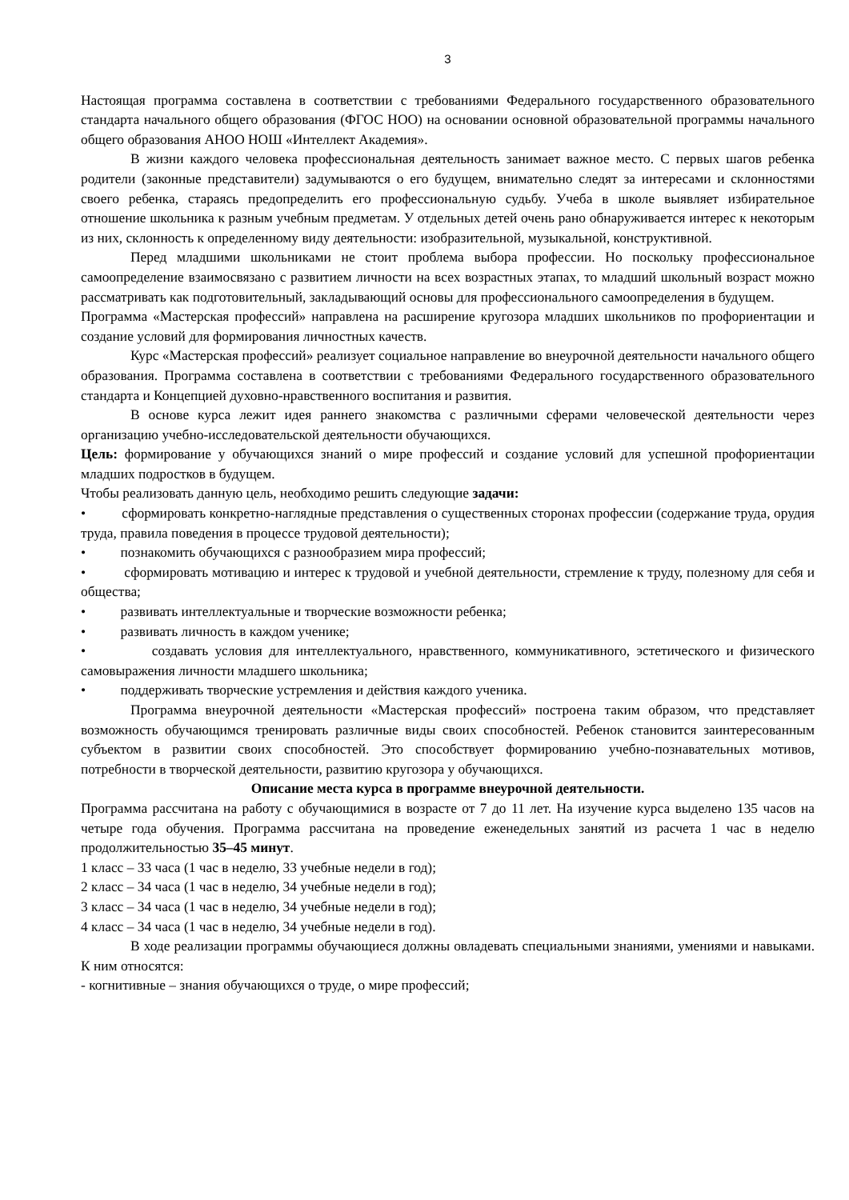3
Настоящая программа составлена в соответствии с требованиями Федерального государственного образовательного стандарта начального общего образования (ФГОС НОО) на основании основной образовательной программы начального общего образования АНОО НОШ «Интеллект Академия».
В жизни каждого человека профессиональная деятельность занимает важное место. С первых шагов ребенка родители (законные представители) задумываются о его будущем, внимательно следят за интересами и склонностями своего ребенка, стараясь предопределить его профессиональную судьбу. Учеба в школе выявляет избирательное отношение школьника к разным учебным предметам. У отдельных детей очень рано обнаруживается интерес к некоторым из них, склонность к определенному виду деятельности: изобразительной, музыкальной, конструктивной.
Перед младшими школьниками не стоит проблема выбора профессии. Но поскольку профессиональное самоопределение взаимосвязано с развитием личности на всех возрастных этапах, то младший школьный возраст можно рассматривать как подготовительный, закладывающий основы для профессионального самоопределения в будущем.
Программа «Мастерская профессий» направлена на расширение кругозора младших школьников по профориентации и создание условий для формирования личностных качеств.
Курс «Мастерская профессий» реализует социальное направление во внеурочной деятельности начального общего образования. Программа составлена в соответствии с требованиями Федерального государственного образовательного стандарта и Концепцией духовно-нравственного воспитания и развития.
В основе курса лежит идея раннего знакомства с различными сферами человеческой деятельности через организацию учебно-исследовательской деятельности обучающихся.
Цель: формирование у обучающихся знаний о мире профессий и создание условий для успешной профориентации младших подростков в будущем.
Чтобы реализовать данную цель, необходимо решить следующие задачи:
• сформировать конкретно-наглядные представления о существенных сторонах профессии (содержание труда, орудия труда, правила поведения в процессе трудовой деятельности);
• познакомить обучающихся с разнообразием мира профессий;
• сформировать мотивацию и интерес к трудовой и учебной деятельности, стремление к труду, полезному для себя и общества;
• развивать интеллектуальные и творческие возможности ребенка;
• развивать личность в каждом ученике;
• создавать условия для интеллектуального, нравственного, коммуникативного, эстетического и физического самовыражения личности младшего школьника;
• поддерживать творческие устремления и действия каждого ученика.
Программа внеурочной деятельности «Мастерская профессий» построена таким образом, что представляет возможность обучающимся тренировать различные виды своих способностей. Ребенок становится заинтересованным субъектом в развитии своих способностей. Это способствует формированию учебно-познавательных мотивов, потребности в творческой деятельности, развитию кругозора у обучающихся.
Описание места курса в программе внеурочной деятельности.
Программа рассчитана на работу с обучающимися в возрасте от 7 до 11 лет. На изучение курса выделено 135 часов на четыре года обучения. Программа рассчитана на проведение еженедельных занятий из расчета 1 час в неделю продолжительностью 35–45 минут.
1 класс – 33 часа (1 час в неделю, 33 учебные недели в год);
2 класс – 34 часа (1 час в неделю, 34 учебные недели в год);
3 класс – 34 часа (1 час в неделю, 34 учебные недели в год);
4 класс – 34 часа (1 час в неделю, 34 учебные недели в год).
В ходе реализации программы обучающиеся должны овладевать специальными знаниями, умениями и навыками. К ним относятся:
- когнитивные – знания обучающихся о труде, о мире профессий;